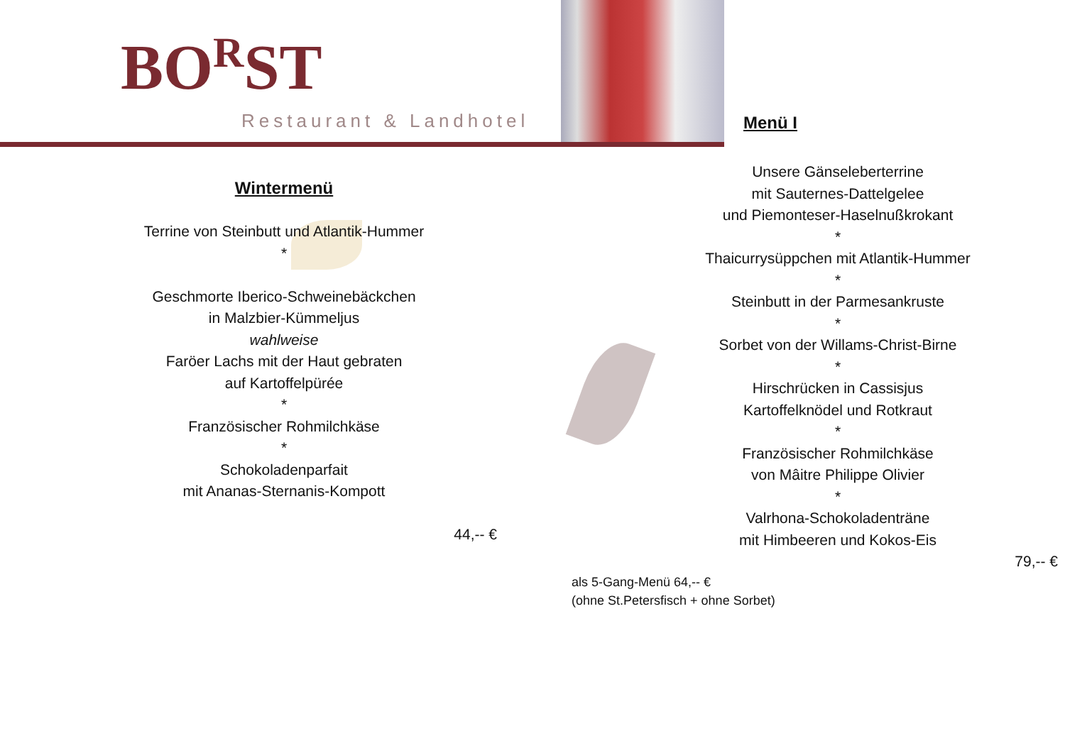BO<sup>R</sup>ST
Restaurant & Landhotel Menü I
Wintermenü
Terrine von Steinbutt und Atlantik-Hummer
*
Geschmorte Iberico-Schweinebäckchen
in Malzbier-Kümmeljus
wahlweise
Faröer Lachs mit der Haut gebraten
auf Kartoffelpürée
*
Französischer Rohmilchkäse
*
Schokoladenparfait
mit Ananas-Sternanis-Kompott
44,-- €
Unsere Gänseleberterrine
mit Sauternes-Dattelgelee
und Piemonteser-Haselnußkrokant
*
Thaicurrysüppchen mit Atlantik-Hummer
*
Steinbutt in der Parmesankruste
*
Sorbet von der Willams-Christ-Birne
*
Hirschrücken in Cassisjus
Kartoffelknödel und Rotkraut
*
Französischer Rohmilchkäse
von Mâitre Philippe Olivier
*
Valrhona-Schokoladenträne
mit Himbeeren und Kokos-Eis
79,-- €
als 5-Gang-Menü 64,-- €
(ohne St.Petersfisch + ohne Sorbet)